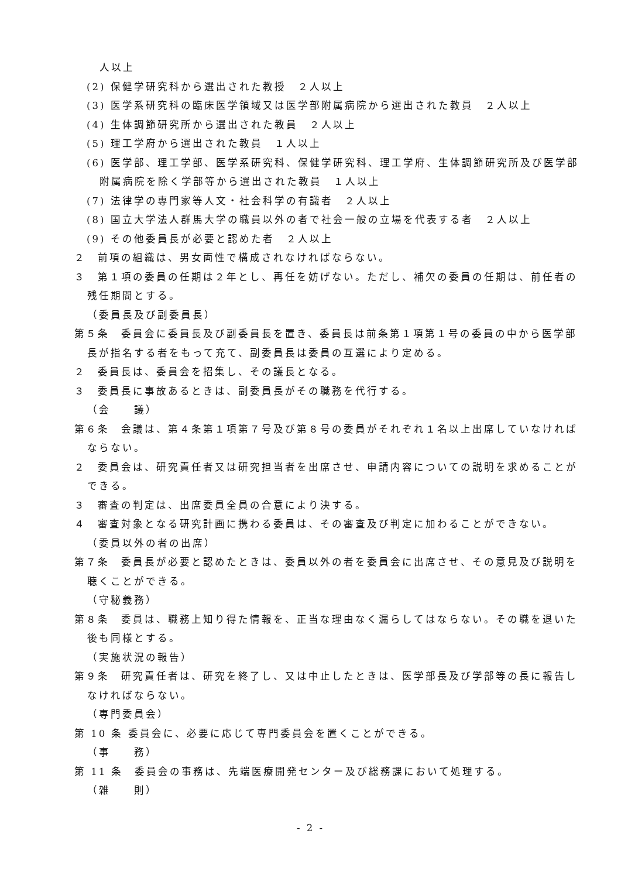人以上
(2) 保健学研究科から選出された教授　２人以上
(3) 医学系研究科の臨床医学領域又は医学部附属病院から選出された教員　２人以上
(4) 生体調節研究所から選出された教員　２人以上
(5) 理工学府から選出された教員　１人以上
(6) 医学部、理工学部、医学系研究科、保健学研究科、理工学府、生体調節研究所及び医学部附属病院を除く学部等から選出された教員　１人以上
(7) 法律学の専門家等人文・社会科学の有識者　２人以上
(8) 国立大学法人群馬大学の職員以外の者で社会一般の立場を代表する者　２人以上
(9) その他委員長が必要と認めた者　２人以上
２　前項の組織は、男女両性で構成されなければならない。
３　第１項の委員の任期は２年とし、再任を妨げない。ただし、補欠の委員の任期は、前任者の残任期間とする。
（委員長及び副委員長）
第５条　委員会に委員長及び副委員長を置き、委員長は前条第１項第１号の委員の中から医学部長が指名する者をもって充て、副委員長は委員の互選により定める。
２　委員長は、委員会を招集し、その議長となる。
３　委員長に事故あるときは、副委員長がその職務を代行する。
（会　　議）
第６条　会議は、第４条第１項第７号及び第８号の委員がそれぞれ１名以上出席していなければならない。
２　委員会は、研究責任者又は研究担当者を出席させ、申請内容についての説明を求めることができる。
３　審査の判定は、出席委員全員の合意により決する。
４　審査対象となる研究計画に携わる委員は、その審査及び判定に加わることができない。
（委員以外の者の出席）
第７条　委員長が必要と認めたときは、委員以外の者を委員会に出席させ、その意見及び説明を聴くことができる。
（守秘義務）
第８条　委員は、職務上知り得た情報を、正当な理由なく漏らしてはならない。その職を退いた後も同様とする。
（実施状況の報告）
第９条　研究責任者は、研究を終了し、又は中止したときは、医学部長及び学部等の長に報告しなければならない。
（専門委員会）
第 10 条 委員会に、必要に応じて専門委員会を置くことができる。
（事　　務）
第 11 条　委員会の事務は、先端医療開発センター及び総務課において処理する。
（雑　　則）
- 2 -